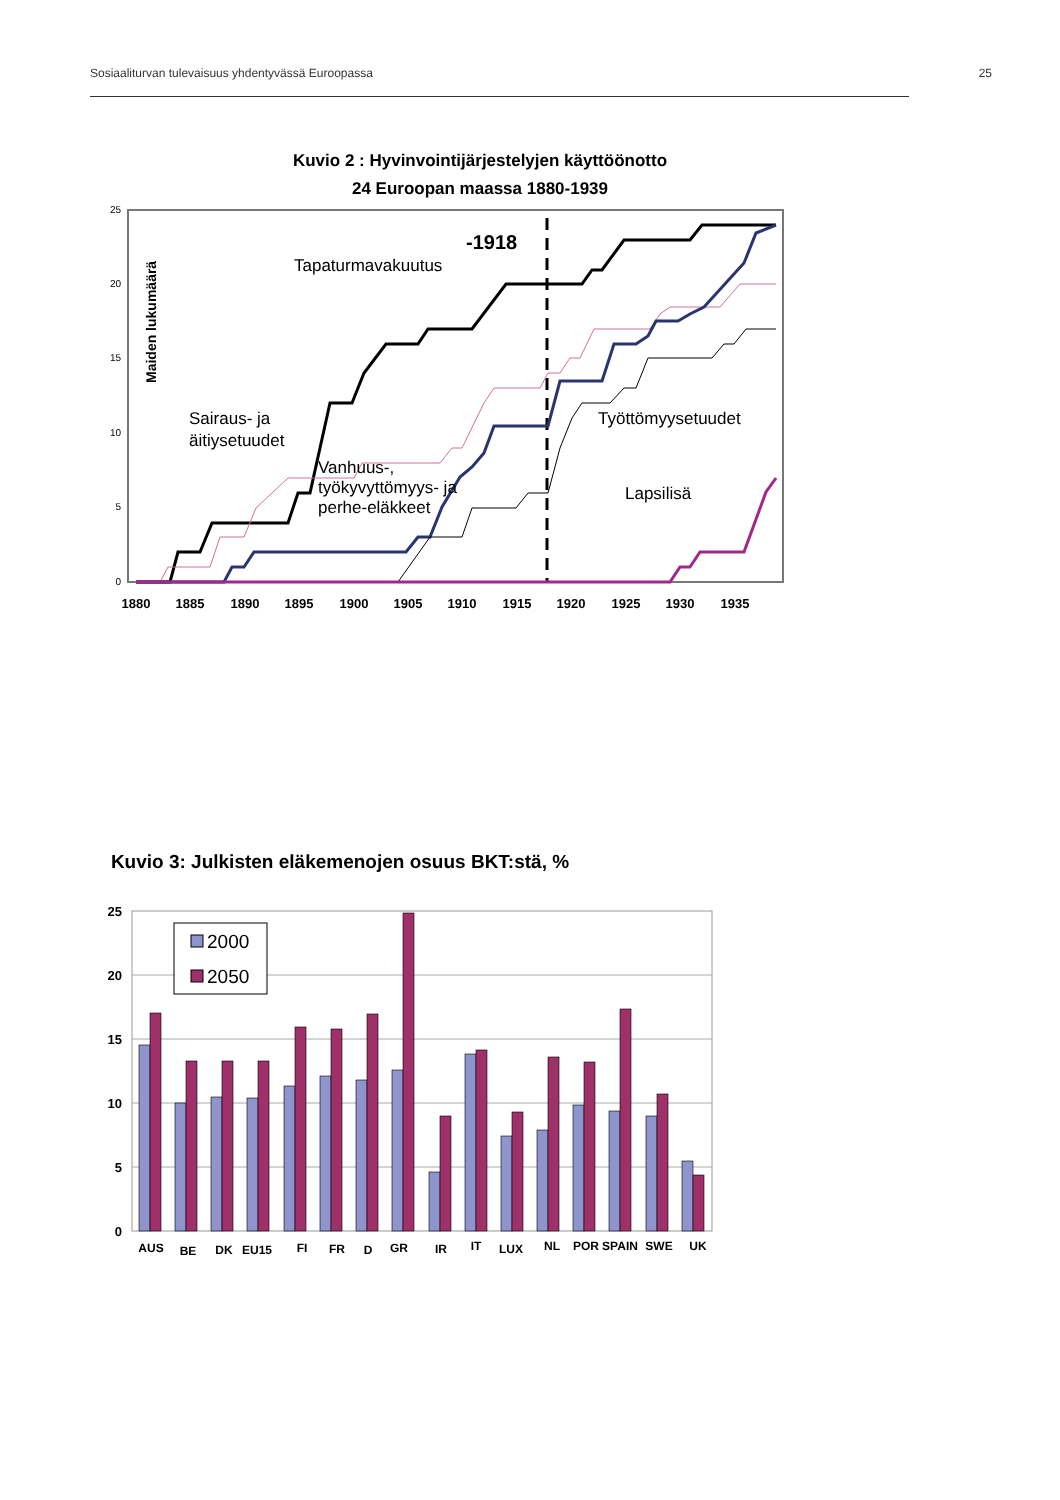Sosiaaliturvan tulevaisuus yhdentyvässä Euroopassa 25
Kuvio 2 : Hyvinvointijärjestelyjen käyttöönotto
24 Euroopan maassa 1880-1939
25
20
15
10
5
0
1880
1885
1890
1895
1900
1905
1910
1915
1920
1925
1930
1935
Maiden lukumäärä
Tapaturmavakuutus
Sairaus- ja
äitiysetuudet
Vanhuus-,
työkyvyttömyys- ja
perhe-eläkkeet
Työttömyysetuudet
Lapsilisä
-1918
Kuvio 3: Julkisten eläkemenojen osuus BKT:stä, %
25
20
15
10
5
0
2000
2050
AUS
BE
DK
EU15
FI
FR
D
GR
IR
IT
LUX
NL
POR
SPAIN
SWE
UK